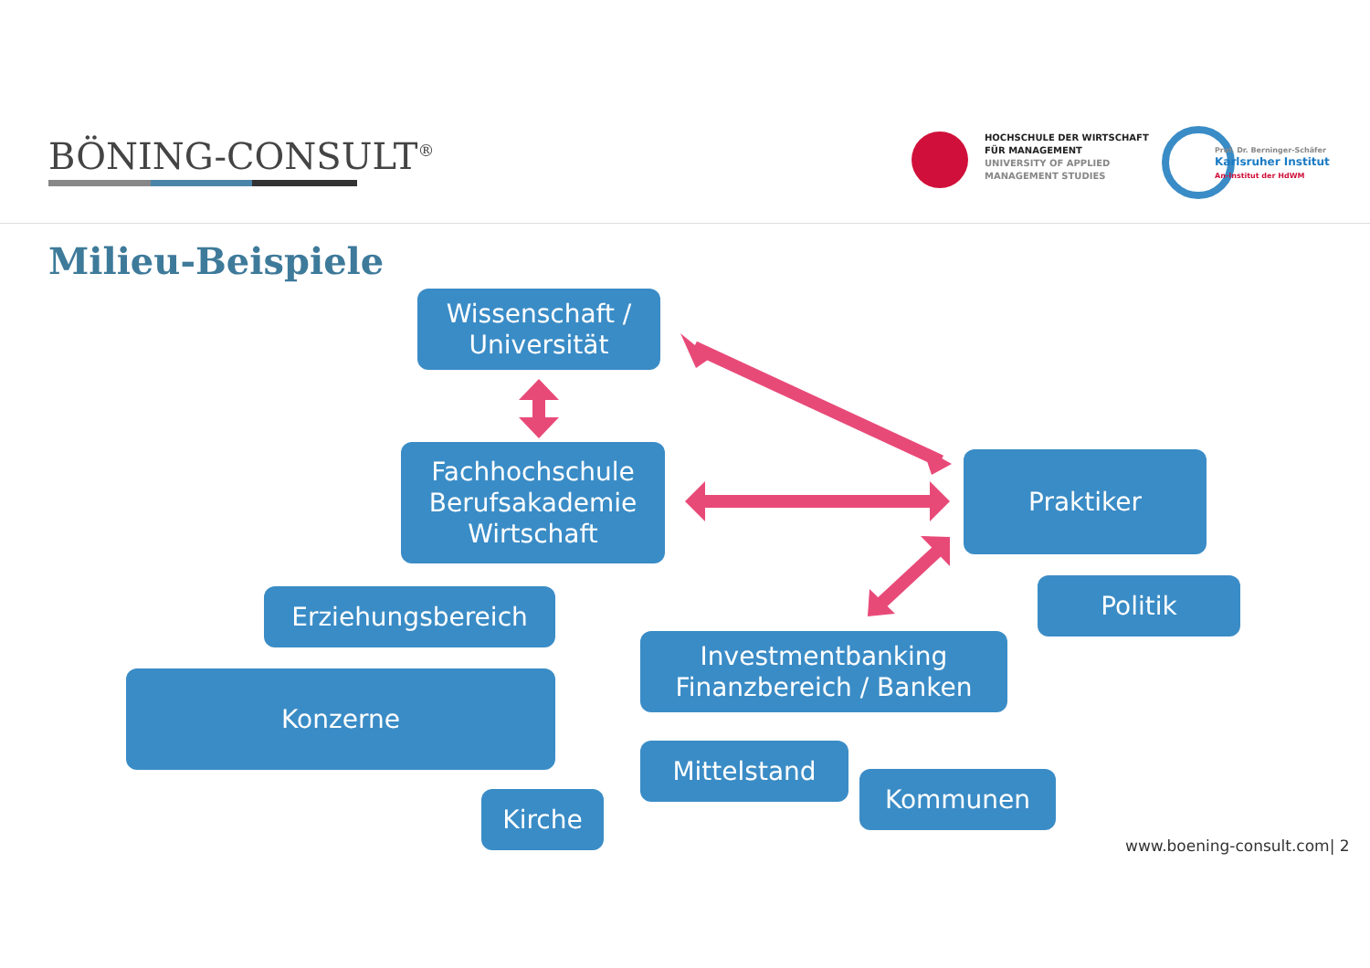BÖNING-CONSULT<sup>®</sup>
HOCHSCHULE DER WIRTSCHAFT
FÜR MANAGEMENT
UNIVERSITY OF APPLIED
MANAGEMENT STUDIES
Prof. Dr. Berninger-Schäfer
Karlsruher Institut
An-Institut der HdWM
Milieu-Beispiele
Wissenschaft /
Universität
Fachhochschule
Berufsakademie
Wirtschaft
Praktiker
Politik
Erziehungsbereich
Investmentbanking
Finanzbereich / Banken
Konzerne
Mittelstand
Kommunen
Kirche
www.boening-consult.com| 2